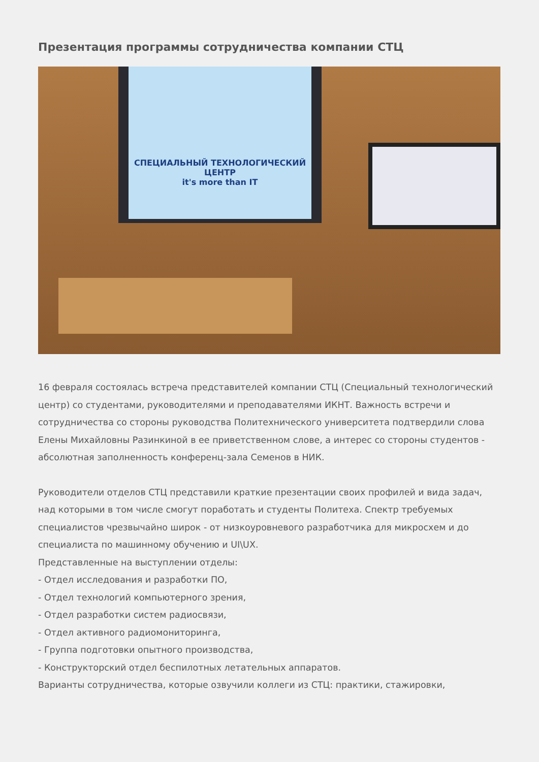Презентация программы сотрудничества компании СТЦ
СПЕЦИАЛЬНЫЙ ТЕХНОЛОГИЧЕСКИЙ ЦЕНТР
it's more than IT
16 февраля состоялась встреча представителей компании СТЦ (Специальный технологический центр) со студентами, руководителями и преподавателями ИКНТ. Важность встречи и сотрудничества со стороны руководства Политехнического университета подтвердили слова Елены Михайловны Разинкиной в ее приветственном слове, а интерес со стороны студентов - абсолютная заполненность конференц-зала Семенов в НИК.
Руководители отделов СТЦ представили краткие презентации своих профилей и вида задач, над которыми в том числе смогут поработать и студенты Политеха. Спектр требуемых специалистов чрезвычайно широк - от низкоуровневого разработчика для микросхем и до специалиста по машинному обучению и UI\UX.
Представленные на выступлении отделы:
- Отдел исследования и разработки ПО,
- Отдел технологий компьютерного зрения,
- Отдел разработки систем радиосвязи,
- Отдел активного радиомониторинга,
- Группа подготовки опытного производства,
- Конструкторский отдел беспилотных летательных аппаратов.
Варианты сотрудничества, которые озвучили коллеги из СТЦ: практики, стажировки,